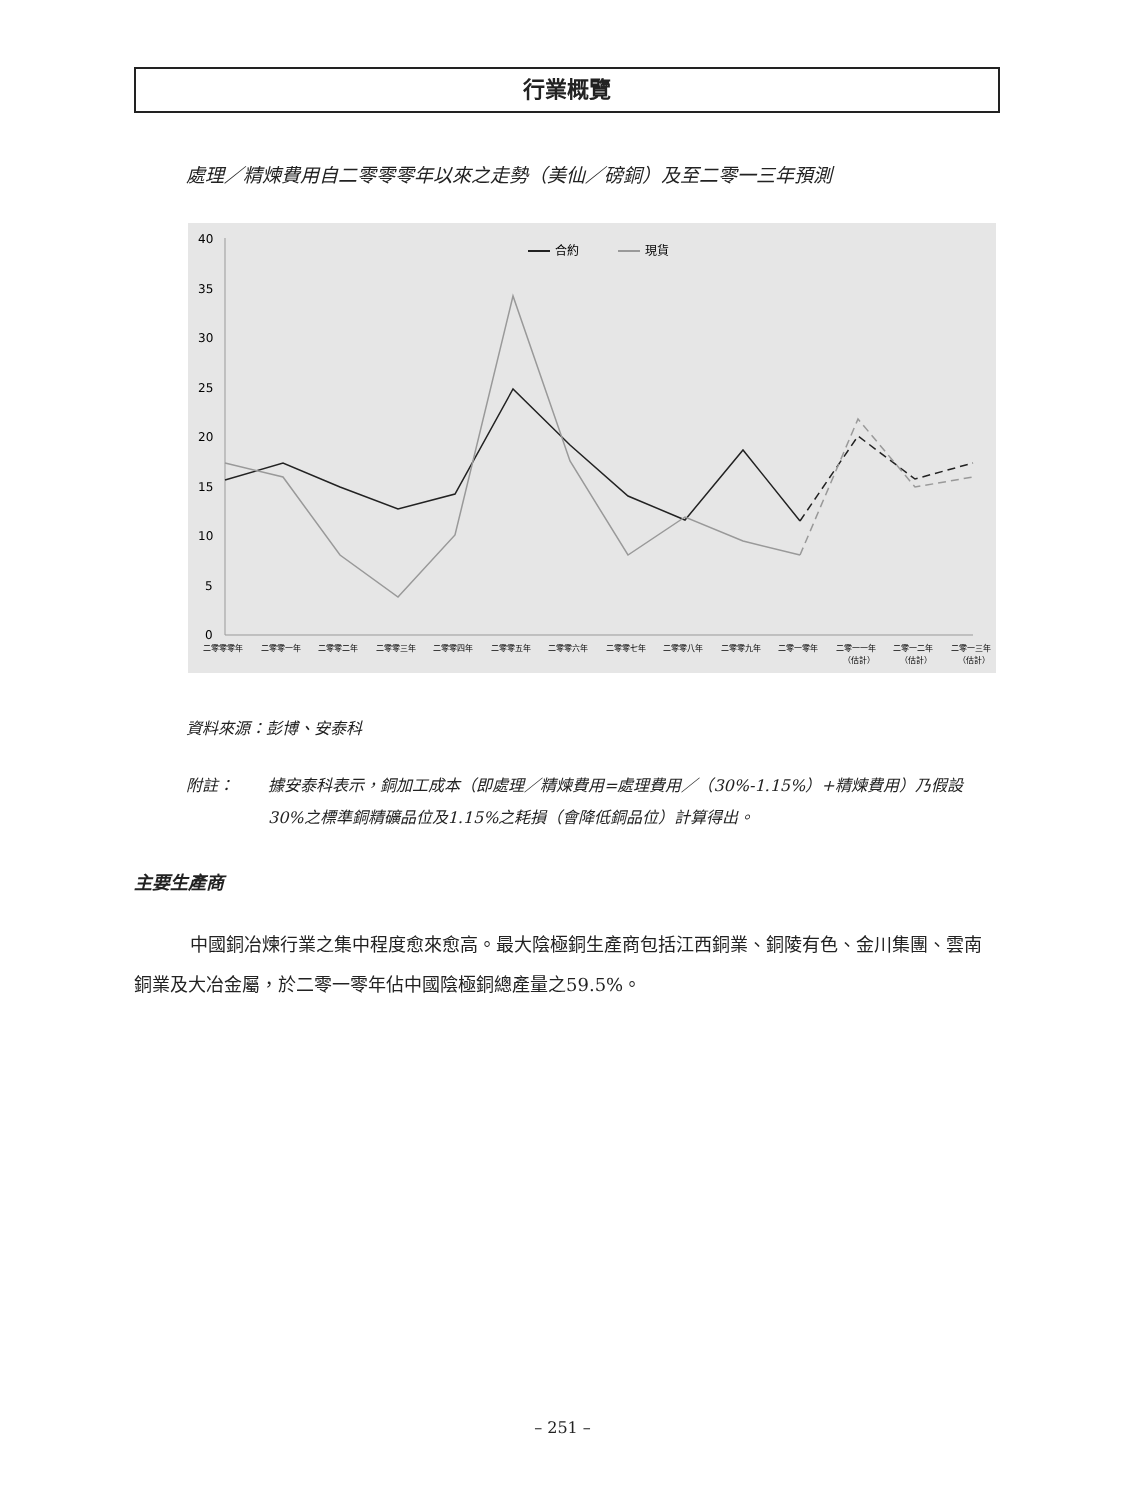行業概覽
處理／精煉費用自二零零零年以來之走勢（美仙／磅銅）及至二零一三年預測
40
35
30
25
20
15
10
5
0
合約
現貨
二零零零年
二零零一年
二零零二年
二零零三年
二零零四年
二零零五年
二零零六年
二零零七年
二零零八年
二零零九年
二零一零年
二零一一年
二零一二年
二零一三年
（估計）
（估計）
（估計）
資料來源：彭博、安泰科
附註： 據安泰科表示，銅加工成本（即處理／精煉費用=處理費用／（30%-1.15%）+精煉費用）乃假設30%之標準銅精礦品位及1.15%之耗損（會降低銅品位）計算得出。
主要生產商
中國銅冶煉行業之集中程度愈來愈高。最大陰極銅生產商包括江西銅業、銅陵有色、金川集團、雲南銅業及大冶金屬，於二零一零年佔中國陰極銅總產量之59.5%。
– 251 –